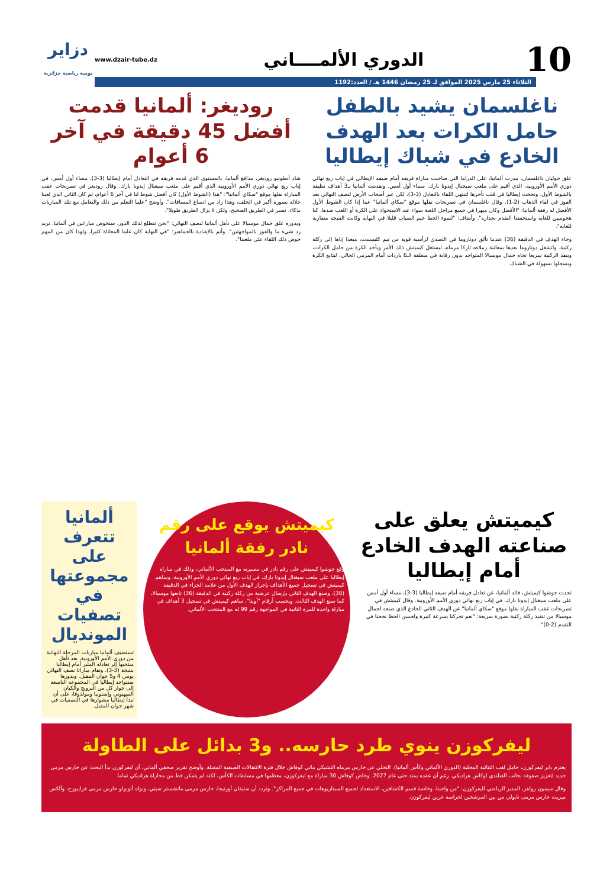10
الدوري الألمــــاني
www.dzair-tube.dz
دزاير
يومية رياضية جزائرية
الثلاثاء 25 مارس 2025 الموافق لـ 25 رمضان 1446 هـ / العدد:1192
ناغلسمان يشيد بالطفل حامل الكرات بعد الهدف الخادع في شباك إيطاليا
علق جوليان ناغلسمان، مدرب ألمانيا، على الدراما التي صاحبت مباراة فريقه أمام ضيفه الإيطالي في إياب ربع نهائي دوري الأمم الأوروبية، الذي أقيم على ملعب سيجنال إيدونا بارك، مساء أول أمس. وتقدمت ألمانيا بـ3 أهداف نظيفة بالشوط الأول، ونجحت إيطاليا في قلب تأخرها لتنتهي اللقاء بالتعادل (3-3)، لكن عبر أصحاب الأرض لنصف النهائي بعد الفوز في لقاء الذهاب (2-1). وقال ناغلسمان في تصريحات نقلها موقع "سكاي ألمانيا" عما إذا كان الشوط الأول الأفضل له رفقة ألمانيا: "الأفضل وكان مبهرا في جميع مراحل اللعبة سواء عند الاستحواذ على الكرة أو اللعب ضدها. كنا هجوميين للغاية واستحققنا التقدم بجدارة". وأضاف: "لسوء الحظ خيم الضباب قليلا في النهاية وكانت النتيجة متقاربة للغاية".
وجاء الهدف في الدقيقة (36) عندما تألق دوناروما في التصدي لرأسية قوية من تيم كلينيست، مبعدا إياها إلى ركلة ركنية. وانشغل دوناروما بعدها بمعاتبة زملاءه تاركا مرماه، ليستغل كيميتش ذلك الأمر ويأخذ الكرة من حامل الكرات، وينفذ الركنية سريعا تجاه جمال موسيالا المتواجد بدون رقابة في منطقة الـ6 ياردات أمام المرمى الخالي، ليتابع الكرة ويسجلها بسهولة في الشباك.
روديغر: ألمانيا قدمت أفضل 45 دقيقة في آخر 6 أعوام
شاد أنطونيو روديغر، مدافع ألمانيا، بالمستوى الذي قدمه فريقه في التعادل أمام إيطاليا (3-3)، مساء أول أمس، في إياب ربع نهائي دوري الأمم الأوروبية الذي أقيم على ملعب سيغنال إيدونا بارك. وقال روديغر في تصريحات عقب المباراة نقلها موقع "سكاي ألمانيا": "هذا (الشوط الأول) كان أفضل شوط لنا في آخر 6 أعوام، ثم كان الثاني الذي لعبنا خلاله بصورة أكبر في الخلف، وهذا زاد من اتساع المسافات". وأوضح "علينا التعلم من ذلك والتعامل مع تلك المباريات بذكاء. نسير في الطريق الصحيح، ولكن لا يزال الطريق طويلا".
وبدوره علق جمال موسيالا على تأهل ألمانيا لنصف النهائي: "نحن نتطلع لذلك الدور، سنخوض مباراتين في ألمانيا. نريد رد شيء ما والفوز بالمواجهتين". وأتم بالإشادة بالجماهير: "في النهاية كان علينا المعاناة كثيرا، ولهذا كان من المهم خوض ذلك اللقاء على ملعبنا".
كيميتش يعلق على صناعته الهدف الخادع أمام إيطاليا
تحدث جوشوا كيميتش، قائد ألمانيا، عن تعادل فريقه أمام ضيفه إيطاليا (3-3)، مساء أول أمس على ملعب سيغنال إيدونا بارك، في إياب ربع نهائي دوري الأمم الأوروبية. وقال كيميتش في تصريحات عقب المباراة نقلها موقع "سكاي ألمانيا" عن الهدف الثاني الخادع الذي صنعه لجمال موسيالا من تنفيذ ركلة ركنية بصورة سريعة: "نعم تحركنا بسرعة كبيرة ولحسن الحظ نجحنا في التقدم (2-0)".
كيميتش يوقع على رقم نادر رفقة ألمانيا
وقع جوشوا كيميتش على رقم نادر في مسيرته مع المنتخب الألماني، وذلك في مباراة إيطاليا على ملعب سيغنال إيدونا بارك، في إياب ربع نهائي دوري الأمم الأوروبية. وساهم كيميتش في تسجيل جميع الأهداف بإحراز الهدف الأول من علامة الجزاء في الدقيقة (30)، وصنع الهدف الثاني بإرسال عرضية من ركلة ركنية في الدقيقة (36) تابعها موسيالا، كما صنع الهدف الثالث. وبحسب أرقام "أوبتا"، ساهم كيميتش في تسجيل 3 أهداف في مباراة واحدة للمرة الثانية في المواجهة رقم 99 له مع المنتخب الألماني.
ألمانيا تتعرف على مجموعتها في تصفيات المونديال
تستضيف ألمانيا مباريات المرحلة النهائية من دوري الأمم الأوروبية، بعد تأهل منتخبها إثر تعادله المثير أمام إيطاليا بنتيجة (3-3). وتقام مباراتا نصف النهائي يومي 4 و5 جوان المقبل. وبدورها ستتواجد إيطاليا في المجموعة التاسعة إلى جوار كل من النرويج والكيان الصهيوني وإستونيا ومولدوفا، على أن تبدأ إيطاليا مشوارها في التصفيات في شهر جوان المقبل.
ليفركوزن ينوي طرد حارسه.. و3 بدائل على الطاولة
يعتزم باير ليفركوزن، حامل لقب الثنائية المحلية (الدوري الألماني وكأس ألمانيا)، التخلي عن حارس مرماه التشيكي ماتي كوفاش خلال فترة الانتقالات الصيفية المقبلة. وأوضح تقرير صحفي ألماني، أن ليفركوزن بدأ البحث عن حارس مرمى جديد لتعزيز صفوفه بجانب الفنلندي لوكاس هراديكي. رغم أن عقده يمتد حتى عام 2027. وخاض كوفاش 30 مباراة مع ليفركوزن، معظمها في مسابقات الكأس، لكنه لم يتمكن قط من مجاراة هراديكي تماما.
وقال سيمون رولفز، المدير الرياضي لليفركوزن: "من واجبنا، وخاصة قسم الكشافين، الاستعداد لجميع السيناريوهات في جميع المراكز". وتردد أن ستيفان أورتيجا، حارس مرمى مانشستر سيتي، ونواه أتوبولو حارس مرمى فرايبورج، وألكس ميريت حارس مرمى نابولي من بين المرشحين لحراسة عرين ليفركوزن.